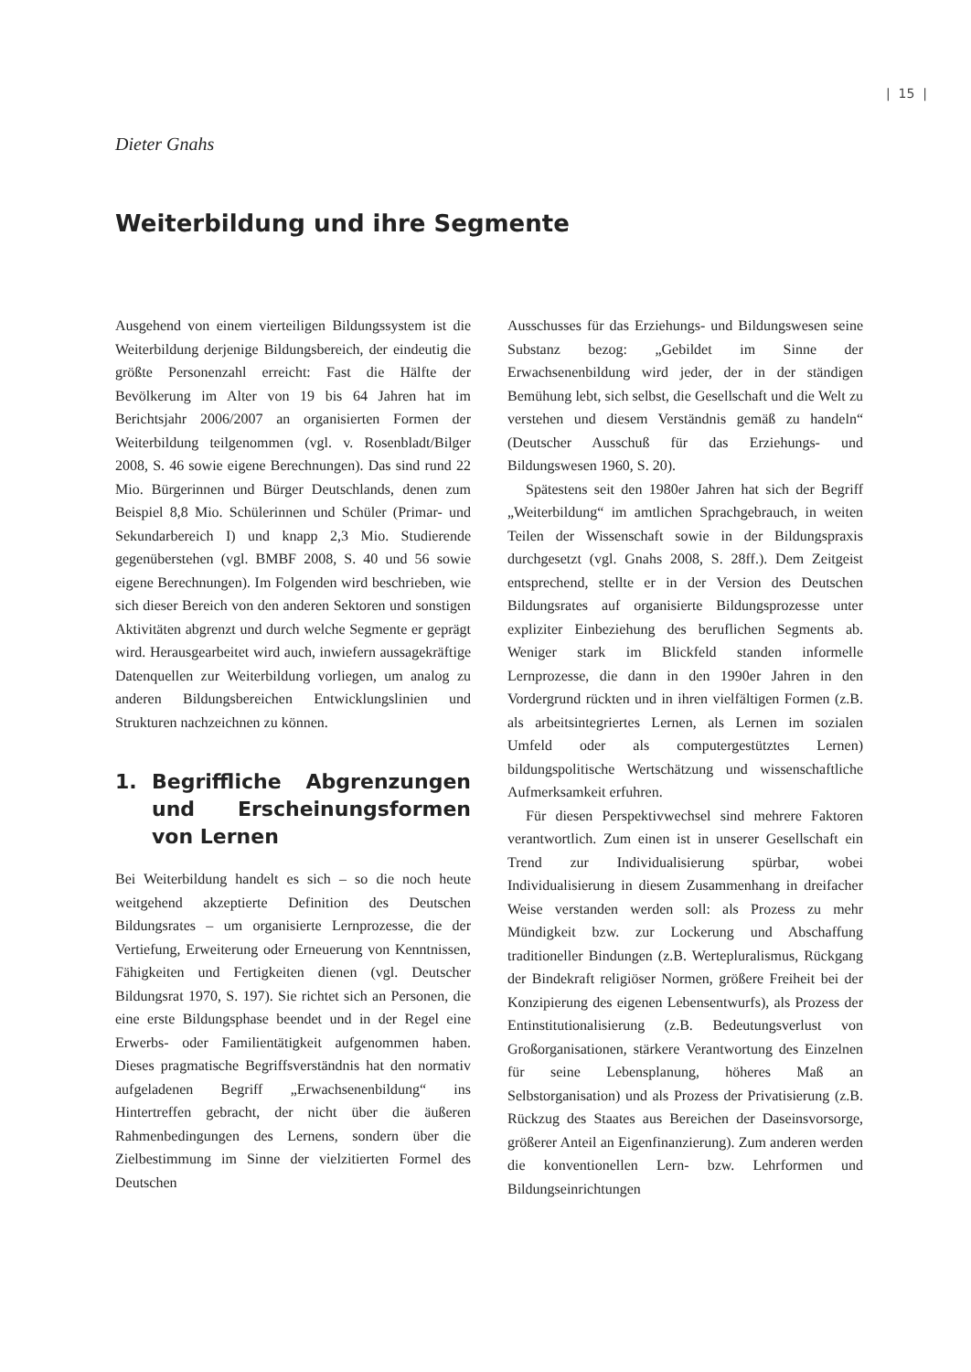| 15 |
Dieter Gnahs
Weiterbildung und ihre Segmente
Ausgehend von einem vierteiligen Bildungssystem ist die Weiterbildung derjenige Bildungsbereich, der eindeutig die größte Personenzahl erreicht: Fast die Hälfte der Bevölkerung im Alter von 19 bis 64 Jahren hat im Berichtsjahr 2006/2007 an organisierten Formen der Weiterbildung teilgenommen (vgl. v. Rosenbladt/Bilger 2008, S. 46 sowie eigene Berechnungen). Das sind rund 22 Mio. Bürgerinnen und Bürger Deutschlands, denen zum Beispiel 8,8 Mio. Schülerinnen und Schüler (Primar- und Sekundarbereich I) und knapp 2,3 Mio. Studierende gegenüberstehen (vgl. BMBF 2008, S. 40 und 56 sowie eigene Berechnungen). Im Folgenden wird beschrieben, wie sich dieser Bereich von den anderen Sektoren und sonstigen Aktivitäten abgrenzt und durch welche Segmente er geprägt wird. Herausgearbeitet wird auch, inwiefern aussagekräftige Datenquellen zur Weiterbildung vorliegen, um analog zu anderen Bildungsbereichen Entwicklungslinien und Strukturen nachzeichnen zu können.
1. Begriffliche Abgrenzungen und Erscheinungsformen von Lernen
Bei Weiterbildung handelt es sich – so die noch heute weitgehend akzeptierte Definition des Deutschen Bildungsrates – um organisierte Lernprozesse, die der Vertiefung, Erweiterung oder Erneuerung von Kenntnissen, Fähigkeiten und Fertigkeiten dienen (vgl. Deutscher Bildungsrat 1970, S. 197). Sie richtet sich an Personen, die eine erste Bildungsphase beendet und in der Regel eine Erwerbs- oder Familientätigkeit aufgenommen haben. Dieses pragmatische Begriffsverständnis hat den normativ aufgeladenen Begriff „Erwachsenenbildung“ ins Hintertreffen gebracht, der nicht über die äußeren Rahmenbedingungen des Lernens, sondern über die Zielbestimmung im Sinne der vielzitierten Formel des Deutschen
Ausschusses für das Erziehungs- und Bildungswesen seine Substanz bezog: „Gebildet im Sinne der Erwachsenenbildung wird jeder, der in der ständigen Bemühung lebt, sich selbst, die Gesellschaft und die Welt zu verstehen und diesem Verständnis gemäß zu handeln“ (Deutscher Ausschuß für das Erziehungs- und Bildungswesen 1960, S. 20).
Spätestens seit den 1980er Jahren hat sich der Begriff „Weiterbildung“ im amtlichen Sprachgebrauch, in weiten Teilen der Wissenschaft sowie in der Bildungspraxis durchgesetzt (vgl. Gnahs 2008, S. 28ff.). Dem Zeitgeist entsprechend, stellte er in der Version des Deutschen Bildungsrates auf organisierte Bildungsprozesse unter expliziter Einbeziehung des beruflichen Segments ab. Weniger stark im Blickfeld standen informelle Lernprozesse, die dann in den 1990er Jahren in den Vordergrund rückten und in ihren vielfältigen Formen (z.B. als arbeitsintegriertes Lernen, als Lernen im sozialen Umfeld oder als computergestütztes Lernen) bildungspolitische Wertschätzung und wissenschaftliche Aufmerksamkeit erfuhren.
Für diesen Perspektivwechsel sind mehrere Faktoren verantwortlich. Zum einen ist in unserer Gesellschaft ein Trend zur Individualisierung spürbar, wobei Individualisierung in diesem Zusammenhang in dreifacher Weise verstanden werden soll: als Prozess zu mehr Mündigkeit bzw. zur Lockerung und Abschaffung traditioneller Bindungen (z.B. Wertepluralismus, Rückgang der Bindekraft religiöser Normen, größere Freiheit bei der Konzipierung des eigenen Lebensentwurfs), als Prozess der Entinstitutionalisierung (z.B. Bedeutungsverlust von Großorganisationen, stärkere Verantwortung des Einzelnen für seine Lebensplanung, höheres Maß an Selbstorganisation) und als Prozess der Privatisierung (z.B. Rückzug des Staates aus Bereichen der Daseinsvorsorge, größerer Anteil an Eigenfinanzierung). Zum anderen werden die konventionellen Lern- bzw. Lehrformen und Bildungseinrichtungen